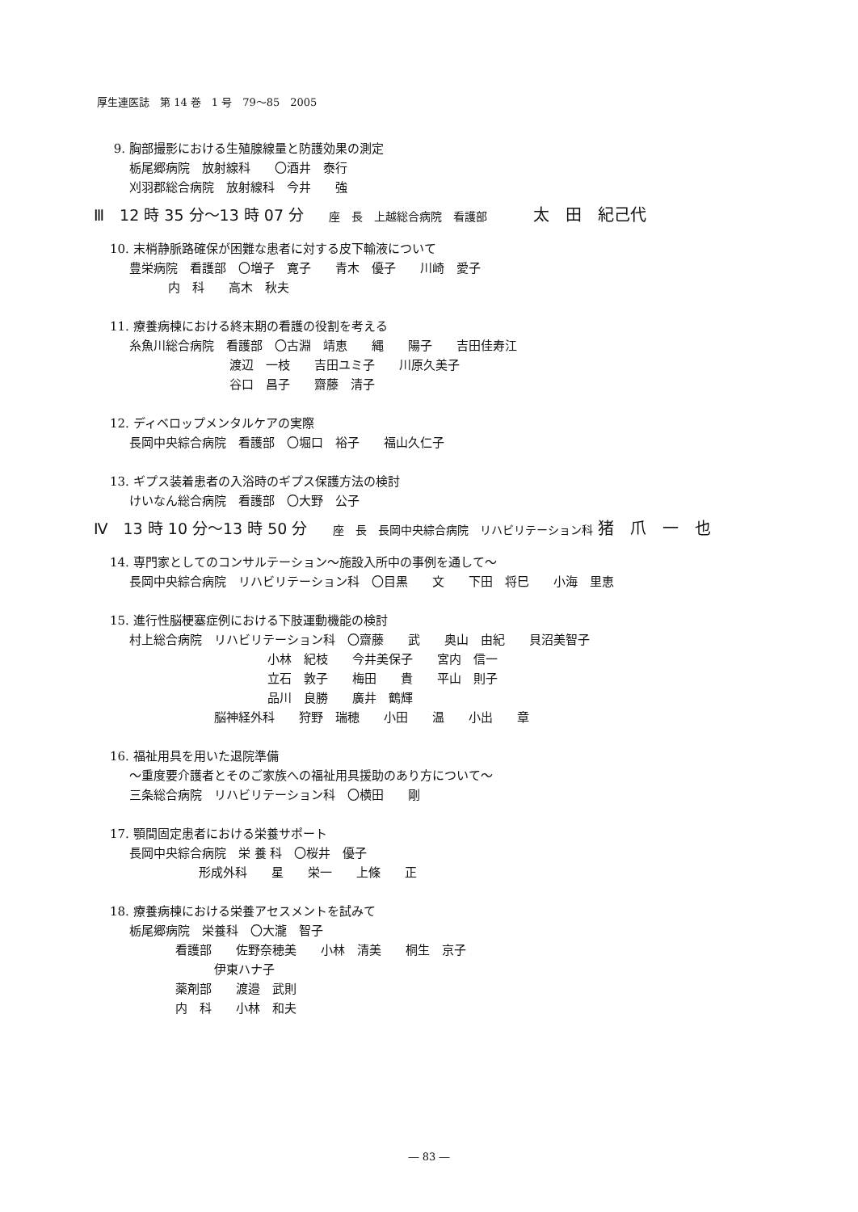厚生連医誌　第 14 巻　1 号　79～85　2005
9. 胸部撮影における生殖腺線量と防護効果の測定
栃尾郷病院　放射線科　　〇酒井　泰行
刈羽郡総合病院　放射線科　今井　　強
Ⅲ　12 時 35 分～13 時 07 分　 座　長　上越総合病院　看護部　　　太　田　紀己代
10. 末梢静脈路確保が困難な患者に対する皮下輸液について
豊栄病院　看護部　〇増子　寛子　　青木　優子　　川崎　愛子
内　科　　高木　秋夫
11. 療養病棟における終末期の看護の役割を考える
糸魚川総合病院　看護部　〇古淵　靖恵　　縄　　陽子　　吉田佳寿江
渡辺　一枝　　吉田ユミ子　　川原久美子
谷口　昌子　　齋藤　清子
12. ディベロップメンタルケアの実際
長岡中央綜合病院　看護部　〇堀口　裕子　　福山久仁子
13. ギプス装着患者の入浴時のギプス保護方法の検討
けいなん総合病院　看護部　〇大野　公子
Ⅳ　13 時 10 分～13 時 50 分　 座　長　長岡中央綜合病院　リハビリテーション科 猪　爪　一　也
14. 専門家としてのコンサルテーション～施設入所中の事例を通して～
長岡中央綜合病院　リハビリテーション科　〇目黒　　文　　下田　将巳　　小海　里恵
15. 進行性脳梗塞症例における下肢運動機能の検討
村上総合病院　リハビリテーション科　〇齋藤　　武　　奥山　由紀　　貝沼美智子
小林　紀枝　　今井美保子　　宮内　信一
立石　敦子　　梅田　　貴　　平山　則子
品川　良勝　　廣井　鶴輝
脳神経外科　　狩野　瑞穂　　小田　　温　　小出　　章
16. 福祉用具を用いた退院準備
～重度要介護者とそのご家族への福祉用具援助のあり方について～
三条総合病院　リハビリテーション科　〇横田　　剛
17. 顎間固定患者における栄養サポート
長岡中央綜合病院　栄 養 科　〇桜井　優子
形成外科　　星　　栄一　　上條　　正
18. 療養病棟における栄養アセスメントを試みて
栃尾郷病院　栄養科　〇大瀧　智子
看護部　　佐野奈穂美　　小林　清美　　桐生　京子
伊東ハナ子
薬剤部　　渡邉　武則
内　科　　小林　和夫
― 83 ―